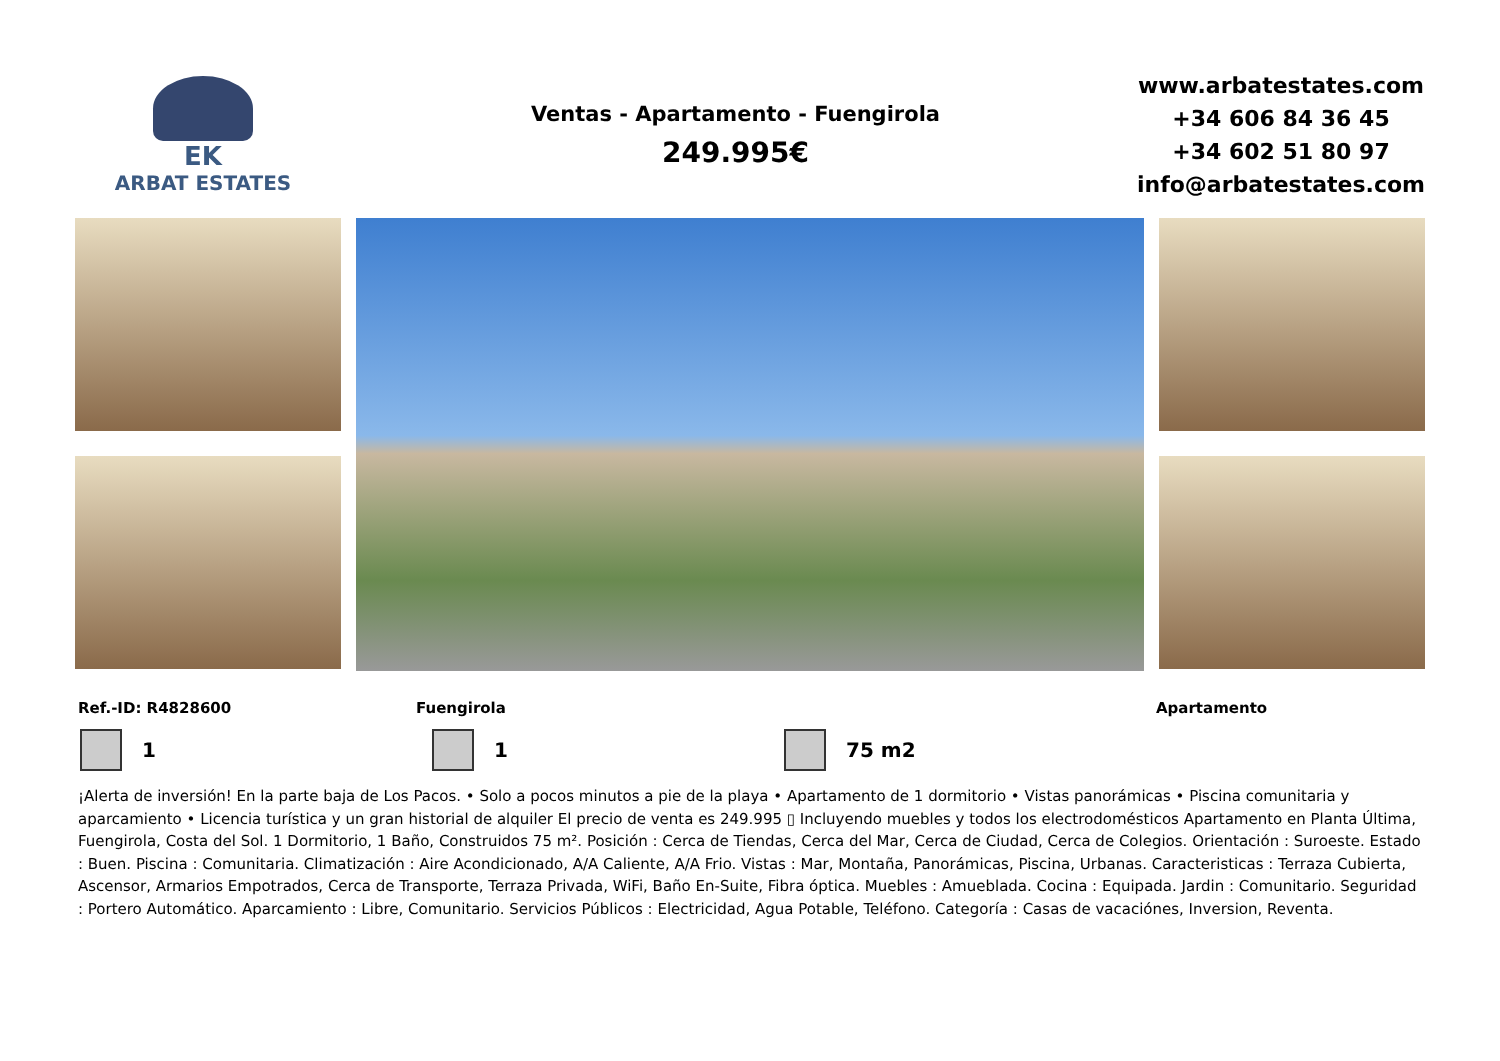EK
ARBAT ESTATES
Ventas - Apartamento - Fuengirola
249.995€
www.arbatestates.com
+34 606 84 36 45
+34 602 51 80 97
info@arbatestates.com
Ref.-ID: R4828600 Fuengirola Apartamento
1 1 75 m2
¡Alerta de inversión! En la parte baja de Los Pacos. • Solo a pocos minutos a pie de la playa • Apartamento de 1 dormitorio • Vistas panorámicas • Piscina comunitaria y aparcamiento • Licencia turística y un gran historial de alquiler El precio de venta es 249.995 ▯ Incluyendo muebles y todos los electrodomésticos Apartamento en Planta Última, Fuengirola, Costa del Sol. 1 Dormitorio, 1 Baño, Construidos 75 m². Posición : Cerca de Tiendas, Cerca del Mar, Cerca de Ciudad, Cerca de Colegios. Orientación : Suroeste. Estado : Buen. Piscina : Comunitaria. Climatización : Aire Acondicionado, A/A Caliente, A/A Frio. Vistas : Mar, Montaña, Panorámicas, Piscina, Urbanas. Caracteristicas : Terraza Cubierta, Ascensor, Armarios Empotrados, Cerca de Transporte, Terraza Privada, WiFi, Baño En-Suite, Fibra óptica. Muebles : Amueblada. Cocina : Equipada. Jardin : Comunitario. Seguridad : Portero Automático. Aparcamiento : Libre, Comunitario. Servicios Públicos : Electricidad, Agua Potable, Teléfono. Categoría : Casas de vacaciónes, Inversion, Reventa.